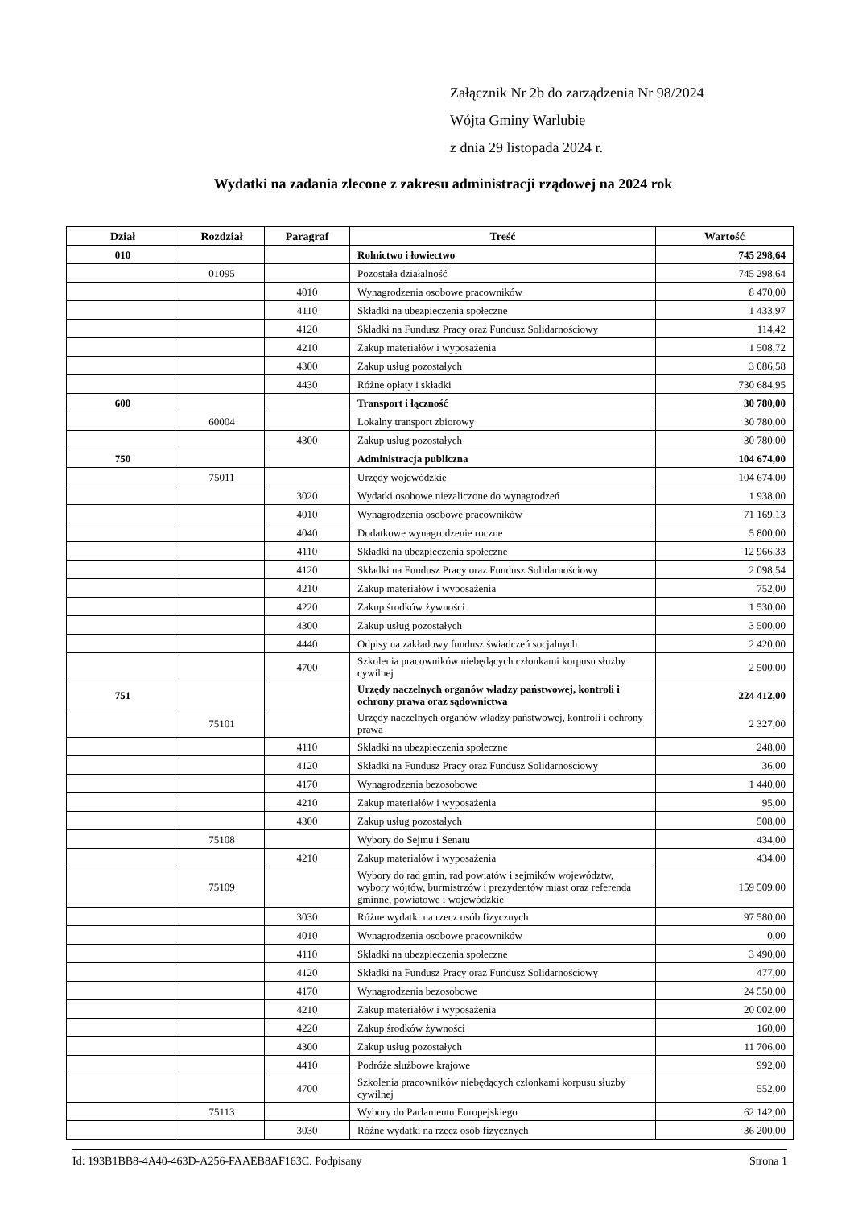Załącznik Nr 2b do zarządzenia Nr 98/2024
Wójta Gminy Warlubie
z dnia 29 listopada 2024 r.
Wydatki na zadania zlecone z zakresu administracji rządowej na 2024 rok
| Dział | Rozdział | Paragraf | Treść | Wartość |
| --- | --- | --- | --- | --- |
| 010 | | | Rolnictwo i łowiectwo | 745 298,64 |
| | 01095 | | Pozostała działalność | 745 298,64 |
| | | 4010 | Wynagrodzenia osobowe pracowników | 8 470,00 |
| | | 4110 | Składki na ubezpieczenia społeczne | 1 433,97 |
| | | 4120 | Składki na Fundusz Pracy oraz Fundusz Solidarnościowy | 114,42 |
| | | 4210 | Zakup materiałów i wyposażenia | 1 508,72 |
| | | 4300 | Zakup usług pozostałych | 3 086,58 |
| | | 4430 | Różne opłaty i składki | 730 684,95 |
| 600 | | | Transport i łączność | 30 780,00 |
| | 60004 | | Lokalny transport zbiorowy | 30 780,00 |
| | | 4300 | Zakup usług pozostałych | 30 780,00 |
| 750 | | | Administracja publiczna | 104 674,00 |
| | 75011 | | Urzędy wojewódzkie | 104 674,00 |
| | | 3020 | Wydatki osobowe niezaliczone do wynagrodzeń | 1 938,00 |
| | | 4010 | Wynagrodzenia osobowe pracowników | 71 169,13 |
| | | 4040 | Dodatkowe wynagrodzenie roczne | 5 800,00 |
| | | 4110 | Składki na ubezpieczenia społeczne | 12 966,33 |
| | | 4120 | Składki na Fundusz Pracy oraz Fundusz Solidarnościowy | 2 098,54 |
| | | 4210 | Zakup materiałów i wyposażenia | 752,00 |
| | | 4220 | Zakup środków żywności | 1 530,00 |
| | | 4300 | Zakup usług pozostałych | 3 500,00 |
| | | 4440 | Odpisy na zakładowy fundusz świadczeń socjalnych | 2 420,00 |
| | | 4700 | Szkolenia pracowników niebędących członkami korpusu służby cywilnej | 2 500,00 |
| 751 | | | Urzędy naczelnych organów władzy państwowej, kontroli i ochrony prawa oraz sądownictwa | 224 412,00 |
| | 75101 | | Urzędy naczelnych organów władzy państwowej, kontroli i ochrony prawa | 2 327,00 |
| | | 4110 | Składki na ubezpieczenia społeczne | 248,00 |
| | | 4120 | Składki na Fundusz Pracy oraz Fundusz Solidarnościowy | 36,00 |
| | | 4170 | Wynagrodzenia bezosobowe | 1 440,00 |
| | | 4210 | Zakup materiałów i wyposażenia | 95,00 |
| | | 4300 | Zakup usług pozostałych | 508,00 |
| | 75108 | | Wybory do Sejmu i Senatu | 434,00 |
| | | 4210 | Zakup materiałów i wyposażenia | 434,00 |
| | 75109 | | Wybory do rad gmin, rad powiatów i sejmików województw, wybory wójtów, burmistrzów i prezydentów miast oraz referenda gminne, powiatowe i wojewódzkie | 159 509,00 |
| | | 3030 | Różne wydatki na rzecz osób fizycznych | 97 580,00 |
| | | 4010 | Wynagrodzenia osobowe pracowników | 0,00 |
| | | 4110 | Składki na ubezpieczenia społeczne | 3 490,00 |
| | | 4120 | Składki na Fundusz Pracy oraz Fundusz Solidarnościowy | 477,00 |
| | | 4170 | Wynagrodzenia bezosobowe | 24 550,00 |
| | | 4210 | Zakup materiałów i wyposażenia | 20 002,00 |
| | | 4220 | Zakup środków żywności | 160,00 |
| | | 4300 | Zakup usług pozostałych | 11 706,00 |
| | | 4410 | Podróże służbowe krajowe | 992,00 |
| | | 4700 | Szkolenia pracowników niebędących członkami korpusu służby cywilnej | 552,00 |
| | 75113 | | Wybory do Parlamentu Europejskiego | 62 142,00 |
| | | 3030 | Różne wydatki na rzecz osób fizycznych | 36 200,00 |
Id: 193B1BB8-4A40-463D-A256-FAAEB8AF163C. Podpisany Strona 1